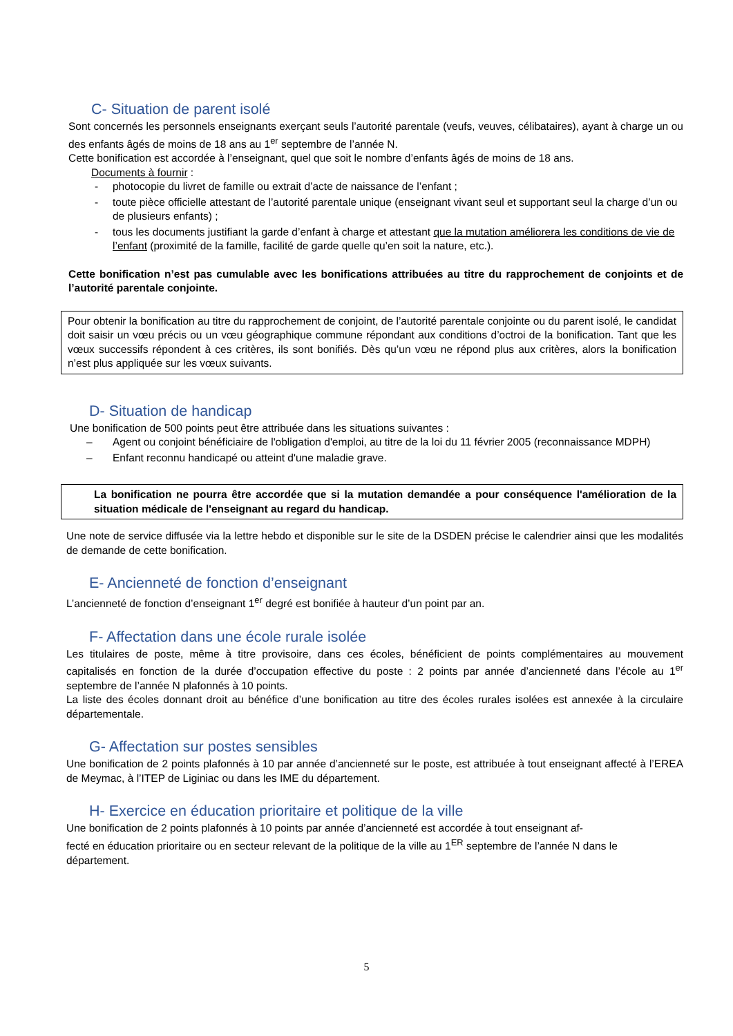C- Situation de parent isolé
Sont concernés les personnels enseignants exerçant seuls l’autorité parentale (veufs, veuves, célibataires), ayant à charge un ou des enfants âgés de moins de 18 ans au 1<sup>er</sup> septembre de l’année N.
Cette bonification est accordée à l’enseignant, quel que soit le nombre d’enfants âgés de moins de 18 ans.
Documents à fournir :
- photocopie du livret de famille ou extrait d’acte de naissance de l’enfant ;
- toute pièce officielle attestant de l’autorité parentale unique (enseignant vivant seul et supportant seul la charge d’un ou de plusieurs enfants) ;
- tous les documents justifiant la garde d’enfant à charge et attestant que la mutation améliorera les conditions de vie de l’enfant (proximité de la famille, facilité de garde quelle qu’en soit la nature, etc.).
Cette bonification n’est pas cumulable avec les bonifications attribuées au titre du rapprochement de conjoints et de l’autorité parentale conjointe.
Pour obtenir la bonification au titre du rapprochement de conjoint, de l’autorité parentale conjointe ou du parent isolé, le candidat doit saisir un vœu précis ou un vœu géographique commune répondant aux conditions d’octroi de la bonification. Tant que les vœux successifs répondent à ces critères, ils sont bonifiés. Dès qu’un vœu ne répond plus aux critères, alors la bonification n’est plus appliquée sur les vœux suivants.
D- Situation de handicap
Une bonification de 500 points peut être attribuée dans les situations suivantes :
– Agent ou conjoint bénéficiaire de l'obligation d'emploi, au titre de la loi du 11 février 2005 (reconnaissance MDPH)
– Enfant reconnu handicapé ou atteint d'une maladie grave.
La bonification ne pourra être accordée que si la mutation demandée a pour conséquence l'amélioration de la situation médicale de l'enseignant au regard du handicap.
Une note de service diffusée via la lettre hebdo et disponible sur le site de la DSDEN précise le calendrier ainsi que les modalités de demande de cette bonification.
E- Ancienneté de fonction d’enseignant
L’ancienneté de fonction d’enseignant 1<sup>er</sup> degré est bonifiée à hauteur d’un point par an.
F- Affectation dans une école rurale isolée
Les titulaires de poste, même à titre provisoire, dans ces écoles, bénéficient de points complémentaires au mouvement capitalisés en fonction de la durée d’occupation effective du poste : 2 points par année d’ancienneté dans l’école au 1<sup>er</sup> septembre de l’année N plafonnés à 10 points.
La liste des écoles donnant droit au bénéfice d’une bonification au titre des écoles rurales isolées est annexée à la circulaire départementale.
G- Affectation sur postes sensibles
Une bonification de 2 points plafonnés à 10 par année d’ancienneté sur le poste, est attribuée à tout enseignant affecté à l’EREA de Meymac, à l’ITEP de Liginiac ou dans les IME du département.
H- Exercice en éducation prioritaire et politique de la ville
Une bonification de 2 points plafonnés à 10 points par année d’ancienneté est accordée à tout enseignant af-
fecté en éducation prioritaire ou en secteur relevant de la politique de la ville au 1<sup>ER</sup> septembre de l’année N dans le département.
5